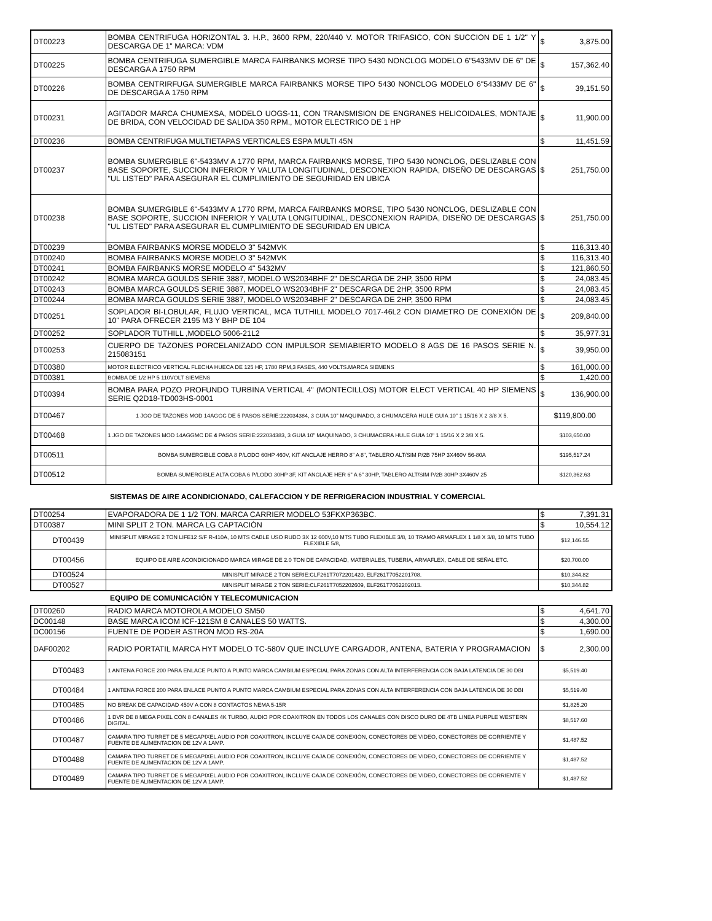| DT00223 | BOMBA CENTRIFUGA HORIZONTAL 3. H.P., 3600 RPM, 220/440 V. MOTOR TRIFASICO, CON SUCCION DE 1 1/2" Y DESCARGA DE 1" MARCA: VDM | $ 3,875.00 |
| DT00225 | BOMBA CENTRIFUGA SUMERGIBLE MARCA FAIRBANKS MORSE TIPO 5430 NONCLOG MODELO 6"5433MV DE 6" DE DESCARGA A 1750 RPM | $ 157,362.40 |
| DT00226 | BOMBA CENTRIRFUGA SUMERGIBLE MARCA FAIRBANKS MORSE TIPO 5430 NONCLOG MODELO 6"5433MV DE 6" DE DESCARGA A 1750 RPM | $ 39,151.50 |
| DT00231 | AGITADOR MARCA CHUMEXSA, MODELO UOGS-11, CON TRANSMISION DE ENGRANES HELICOIDALES, MONTAJE DE BRIDA, CON VELOCIDAD DE SALIDA 350 RPM., MOTOR ELECTRICO DE 1 HP | $ 11,900.00 |
| DT00236 | BOMBA CENTRIFUGA MULTIETAPAS VERTICALES ESPA MULTI 45N | $ 11,451.59 |
| DT00237 | BOMBA SUMERGIBLE 6"-5433MV A 1770 RPM, MARCA FAIRBANKS MORSE, TIPO 5430 NONCLOG, DESLIZABLE CON BASE SOPORTE, SUCCION INFERIOR Y VALUTA LONGITUDINAL, DESCONEXION RAPIDA, DISEÑO DE DESCARGAS "UL LISTED" PARA ASEGURAR EL CUMPLIMIENTO DE SEGURIDAD EN UBICA | $ 251,750.00 |
| DT00238 | BOMBA SUMERGIBLE 6"-5433MV A 1770 RPM, MARCA FAIRBANKS MORSE, TIPO 5430 NONCLOG, DESLIZABLE CON BASE SOPORTE, SUCCION INFERIOR Y VALUTA LONGITUDINAL, DESCONEXION RAPIDA, DISEÑO DE DESCARGAS "UL LISTED" PARA ASEGURAR EL CUMPLIMIENTO DE SEGURIDAD EN UBICA | $ 251,750.00 |
| DT00239 | BOMBA FAIRBANKS MORSE MODELO 3" 542MVK | $ 116,313.40 |
| DT00240 | BOMBA FAIRBANKS MORSE MODELO 3" 542MVK | $ 116,313.40 |
| DT00241 | BOMBA FAIRBANKS MORSE MODELO 4" 5432MV | $ 121,860.50 |
| DT00242 | BOMBA MARCA GOULDS SERIE 3887, MODELO WS2034BHF 2" DESCARGA DE 2HP, 3500 RPM | $ 24,083.45 |
| DT00243 | BOMBA MARCA GOULDS SERIE 3887, MODELO WS2034BHF 2" DESCARGA DE 2HP, 3500 RPM | $ 24,083.45 |
| DT00244 | BOMBA MARCA GOULDS SERIE 3887, MODELO WS2034BHF 2" DESCARGA DE 2HP, 3500 RPM | $ 24,083.45 |
| DT00251 | SOPLADOR BI-LOBULAR, FLUJO VERTICAL, MCA TUTHILL MODELO 7017-46L2 CON DIAMETRO DE CONEXIÓN DE 10" PARA OFRECER 2195 M3 Y BHP DE 104 | $ 209,840.00 |
| DT00252 | SOPLADOR TUTHILL ,MODELO 5006-21L2 | $ 35,977.31 |
| DT00253 | CUERPO DE TAZONES PORCELANIZADO CON IMPULSOR SEMIABIERTO MODELO 8 AGS DE 16 PASOS SERIE N. 215083151 | $ 39,950.00 |
| DT00380 | MOTOR ELECTRICO VERTICAL FLECHA HUECA DE 125 HP, 1780 RPM,3 FASES, 440 VOLTS.MARCA SIEMENS | $ 161,000.00 |
| DT00381 | BOMBA DE 1/2 HP 5 110VOLT SIEMENS | $ 1,420.00 |
| DT00394 | BOMBA PARA POZO PROFUNDO TURBINA VERTICAL 4" (MONTECILLOS) MOTOR ELECT VERTICAL 40 HP SIEMENS SERIE Q2D18-TD003HS-0001 | $ 136,900.00 |
| DT00467 | 1 JGO DE TAZONES MOD 14AGGC DE 5 PASOS SERIE:222034384, 3 GUIA 10" MAQUINADO, 3 CHUMACERA HULE GUIA 10" 1 15/16 X 2 3/8 X 5. | $119,800.00 |
| DT00468 | 1 JGO DE TAZONES MOD 14AGGMC DE 4 PASOS SERIE:222034383, 3 GUIA 10” MAQUINADO, 3 CHUMACERA HULE GUIA 10" 1 15/16 X 2 3/8 X 5. | $103,650.00 |
| DT00511 | BOMBA SUMERGIBLE COBA 8 P/LODO 60HP 460V, KIT ANCLAJE HERRO 8" A 8", TABLERO ALT/SIM P/2B 75HP 3X460V 56-80A | $195,517.24 |
| DT00512 | BOMBA SUMERGIBLE ALTA COBA 6 P/LODO 30HP 3F, KIT ANCLAJE HER 6" A 6" 30HP, TABLERO ALT/SIM P/2B 30HP 3X460V 25 | $120,362.63 |
SISTEMAS DE AIRE ACONDICIONADO, CALEFACCION Y DE REFRIGERACION INDUSTRIAL Y COMERCIAL
| DT00254 | EVAPORADORA DE 1 1/2 TON. MARCA CARRIER MODELO 53FKXP363BC. | $ 7,391.31 |
| DT00387 | MINI SPLIT 2 TON. MARCA LG CAPTACIÓN | $ 10,554.12 |
| DT00439 | MINISPLIT MIRAGE 2 TON LIFE12 S/F R-410A, 10 MTS CABLE USO RUDO 3X 12 600V,10 MTS TUBO FLEXIBLE 3/8, 10 TRAMO ARMAFLEX 1 1/8 X 3/8, 10 MTS TUBO FLEXIBLE 5/8, | $12,146.55 |
| DT00456 | EQUIPO DE AIRE ACONDICIONADO MARCA MIRAGE DE 2.0 TON DE CAPACIDAD, MATERIALES, TUBERIA, ARMAFLEX, CABLE DE SEÑAL ETC. | $20,700.00 |
| DT00524 | MINISPLIT MIRAGE 2 TON SERIE:CLF261T7072201420, ELF261T7052201708. | $10,344.82 |
| DT00527 | MINISPLIT MIRAGE 2 TON SERIE:CLF261T7052202609, ELF261T7052202013. | $10,344.82 |
EQUIPO DE COMUNICACIÓN Y TELECOMUNICACION
| DT00260 | RADIO MARCA MOTOROLA MODELO SM50 | $ 4,641.70 |
| DC00148 | BASE MARCA ICOM ICF-121SM 8 CANALES 50 WATTS. | $ 4,300.00 |
| DC00156 | FUENTE DE PODER ASTRON MOD RS-20A | $ 1,690.00 |
| DAF00202 | RADIO PORTATIL MARCA HYT MODELO TC-580V QUE INCLUYE CARGADOR, ANTENA, BATERIA Y PROGRAMACION | $ 2,300.00 |
| DT00483 | 1 ANTENA FORCE 200 PARA ENLACE PUNTO A PUNTO MARCA CAMBIUM ESPECIAL PARA ZONAS CON ALTA INTERFERENCIA CON BAJA LATENCIA DE 30 DBI | $5,519.40 |
| DT00484 | 1 ANTENA FORCE 200 PARA ENLACE PUNTO A PUNTO MARCA CAMBIUM ESPECIAL PARA ZONAS CON ALTA INTERFERENCIA CON BAJA LATENCIA DE 30 DBI | $5,519.40 |
| DT00485 | NO BREAK DE CAPACIDAD 450V A CON 8 CONTACTOS NEMA 5-15R | $1,825.20 |
| DT00486 | 1 DVR DE 8 MEGA PIXEL CON 8 CANALES 4K TURBO, AUDIO POR COAXITRON EN TODOS LOS CANALES CON DISCO DURO DE 4TB LINEA PURPLE WESTERN DIGITAL. | $8,517.60 |
| DT00487 | CAMARA TIPO TURRET DE 5 MEGAPIXEL AUDIO POR COAXITRON, INCLUYE CAJA DE CONEXIÓN, CONECTORES DE VIDEO, CONECTORES DE CORRIENTE Y FUENTE DE ALIMENTACION DE 12V A 1AMP. | $1,487.52 |
| DT00488 | CAMARA TIPO TURRET DE 5 MEGAPIXEL AUDIO POR COAXITRON, INCLUYE CAJA DE CONEXIÓN, CONECTORES DE VIDEO, CONECTORES DE CORRIENTE Y FUENTE DE ALIMENTACION DE 12V A 1AMP. | $1,487.52 |
| DT00489 | CAMARA TIPO TURRET DE 5 MEGAPIXEL AUDIO POR COAXITRON, INCLUYE CAJA DE CONEXIÓN, CONECTORES DE VIDEO, CONECTORES DE CORRIENTE Y FUENTE DE ALIMENTACION DE 12V A 1AMP. | $1,487.52 |